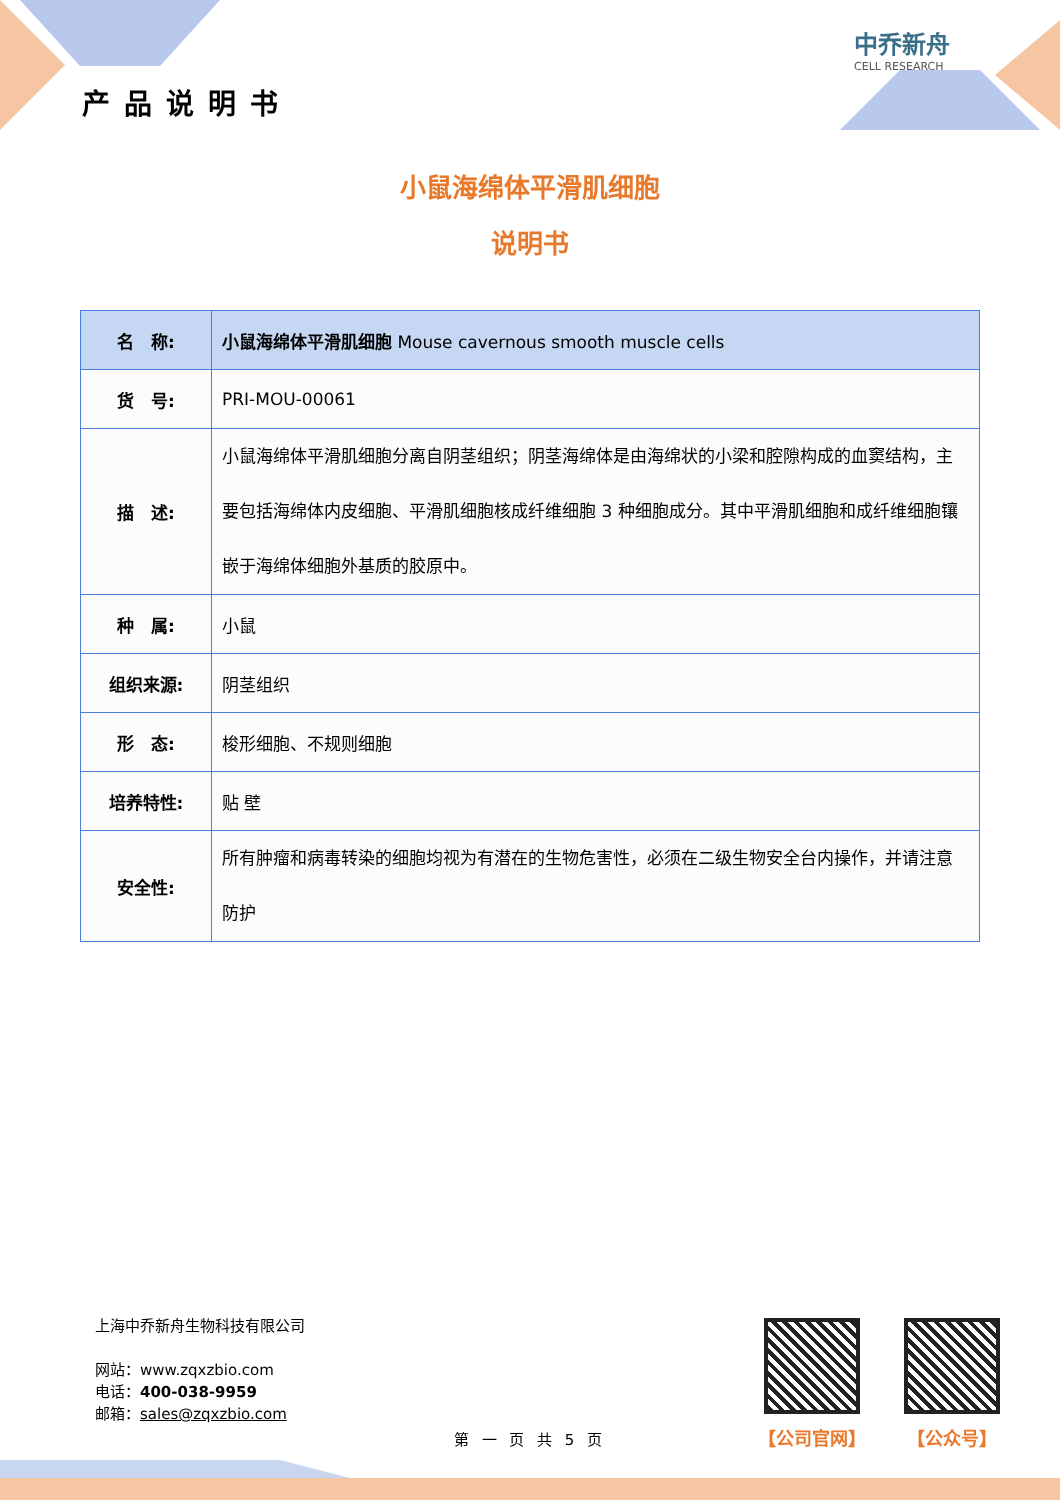产品说明书
中乔新舟
CELL RESEARCH
小鼠海绵体平滑肌细胞
说明书
| 名 称: | 小鼠海绵体平滑肌细胞 Mouse cavernous smooth muscle cells |
| 货 号: | PRI-MOU-00061 |
| 描 述: | 小鼠海绵体平滑肌细胞分离自阴茎组织；阴茎海绵体是由海绵状的小梁和腔隙构成的血窦结构，主要包括海绵体内皮细胞、平滑肌细胞核成纤维细胞 3 种细胞成分。其中平滑肌细胞和成纤维细胞镶嵌于海绵体细胞外基质的胶原中。 |
| 种 属: | 小鼠 |
| 组织来源: | 阴茎组织 |
| 形 态: | 梭形细胞、不规则细胞 |
| 培养特性: | 贴 壁 |
| 安全性: | 所有肿瘤和病毒转染的细胞均视为有潜在的生物危害性，必须在二级生物安全台内操作，并请注意防护 |
上海中乔新舟生物科技有限公司
网站：www.zqxzbio.com
电话：400-038-9959
邮箱：sales@zqxzbio.com
【公司官网】 【公众号】
第 一 页 共 5 页